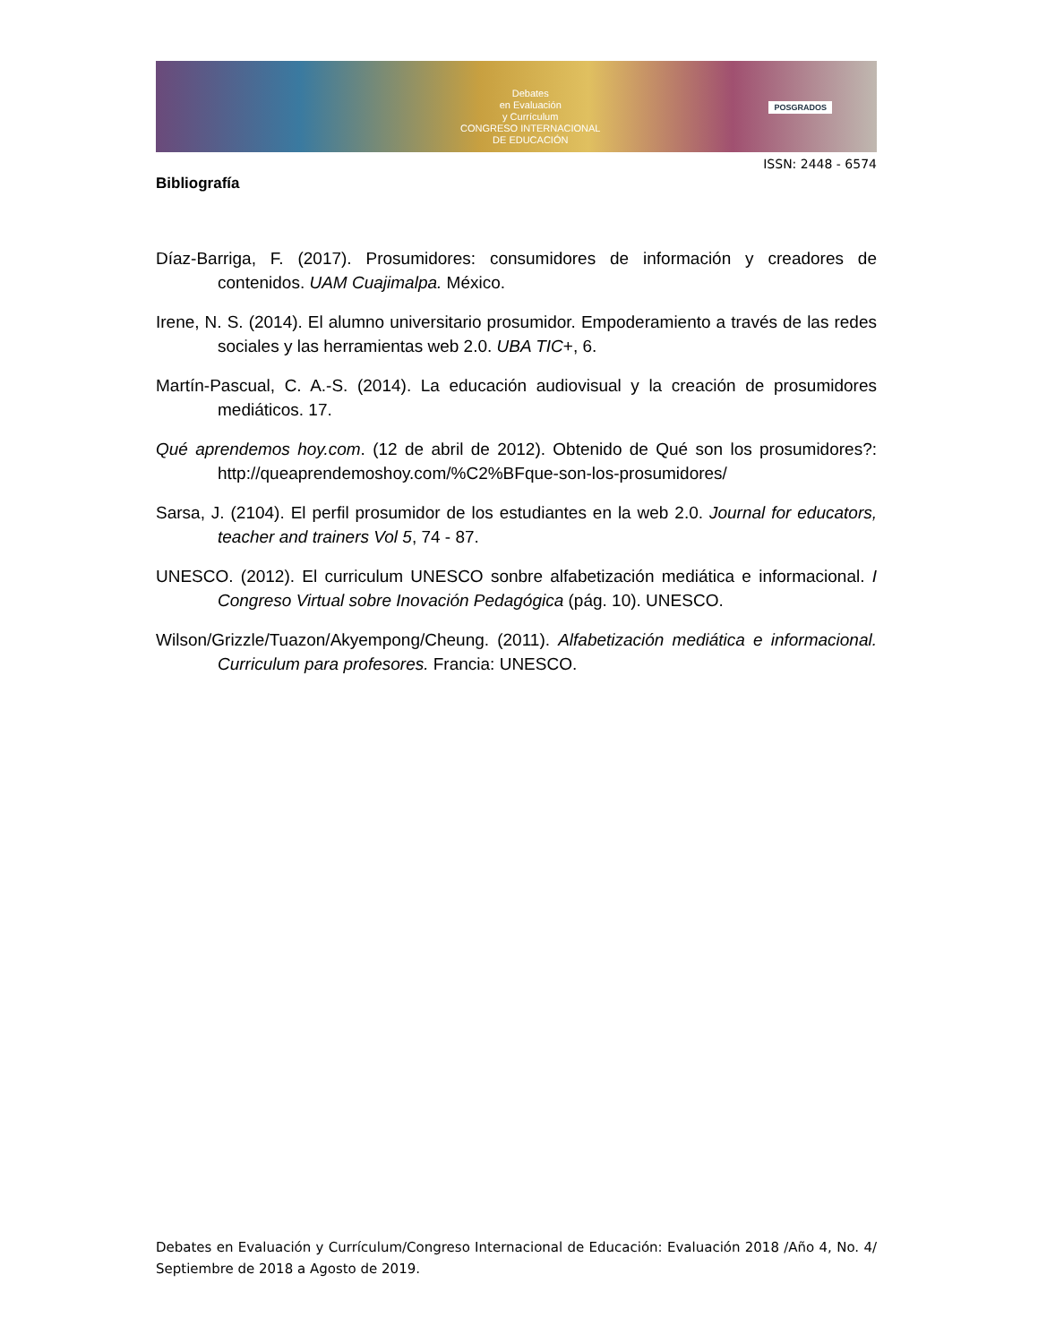Debates
en Evaluación
y Currículum
CONGRESO INTERNACIONAL
DE EDUCACIÓN
POSGRADOS
ISSN: 2448 - 6574
Bibliografía
Díaz-Barriga, F. (2017). Prosumidores: consumidores de información y creadores de contenidos. UAM Cuajimalpa. México.
Irene, N. S. (2014). El alumno universitario prosumidor. Empoderamiento a través de las redes sociales y las herramientas web 2.0. UBA TIC+, 6.
Martín-Pascual, C. A.-S. (2014). La educación audiovisual y la creación de prosumidores mediáticos. 17.
Qué aprendemos hoy.com. (12 de abril de 2012). Obtenido de Qué son los prosumidores?: http://queaprendemoshoy.com/%C2%BFque-son-los-prosumidores/
Sarsa, J. (2104). El perfil prosumidor de los estudiantes en la web 2.0. Journal for educators, teacher and trainers Vol 5, 74 - 87.
UNESCO. (2012). El curriculum UNESCO sonbre alfabetización mediática e informacional. I Congreso Virtual sobre Inovación Pedagógica (pág. 10). UNESCO.
Wilson/Grizzle/Tuazon/Akyempong/Cheung. (2011). Alfabetización mediática e informacional. Curriculum para profesores. Francia: UNESCO.
Debates en Evaluación y Currículum/Congreso Internacional de Educación: Evaluación 2018 /Año 4, No. 4/ Septiembre de 2018 a Agosto de 2019.